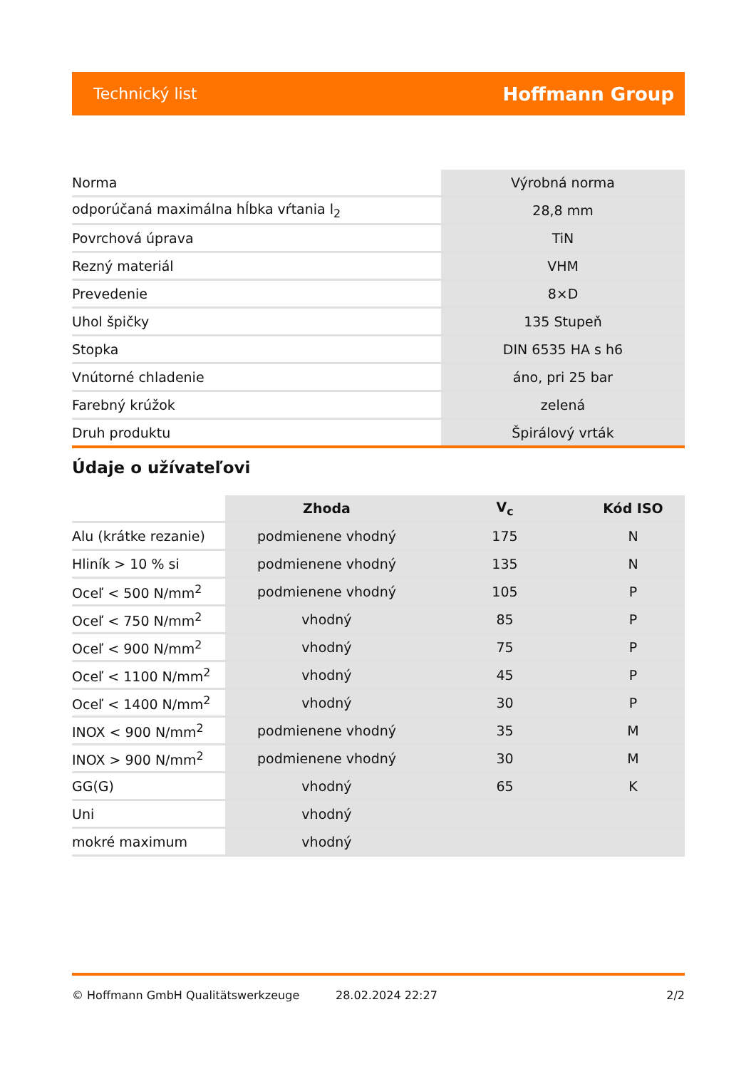Technický list Hoffmann Group
| Norma | Výrobná norma |
| odporúčaná maximálna hĺbka vŕtania l<sub>2</sub> | 28,8 mm |
| Povrchová úprava | TiN |
| Rezný materiál | VHM |
| Prevedenie | 8×D |
| Uhol špičky | 135 Stupeň |
| Stopka | DIN 6535 HA s h6 |
| Vnútorné chladenie | áno, pri 25 bar |
| Farebný krúžok | zelená |
| Druh produktu | Špirálový vrták |
Údaje o užívateľovi
| | Zhoda | V<sub>c</sub> | Kód ISO |
| --- | --- | --- | --- |
| Alu (krátke rezanie) | podmienene vhodný | 175 | N |
| Hliník > 10 % si | podmienene vhodný | 135 | N |
| Oceľ < 500 N/mm<sup>2</sup> | podmienene vhodný | 105 | P |
| Oceľ < 750 N/mm<sup>2</sup> | vhodný | 85 | P |
| Oceľ < 900 N/mm<sup>2</sup> | vhodný | 75 | P |
| Oceľ < 1100 N/mm<sup>2</sup> | vhodný | 45 | P |
| Oceľ < 1400 N/mm<sup>2</sup> | vhodný | 30 | P |
| INOX < 900 N/mm<sup>2</sup> | podmienene vhodný | 35 | M |
| INOX > 900 N/mm<sup>2</sup> | podmienene vhodný | 30 | M |
| GG(G) | vhodný | 65 | K |
| Uni | vhodný | | |
| mokré maximum | vhodný | | |
© Hoffmann GmbH Qualitätswerkzeuge 28.02.2024 22:27 2/2